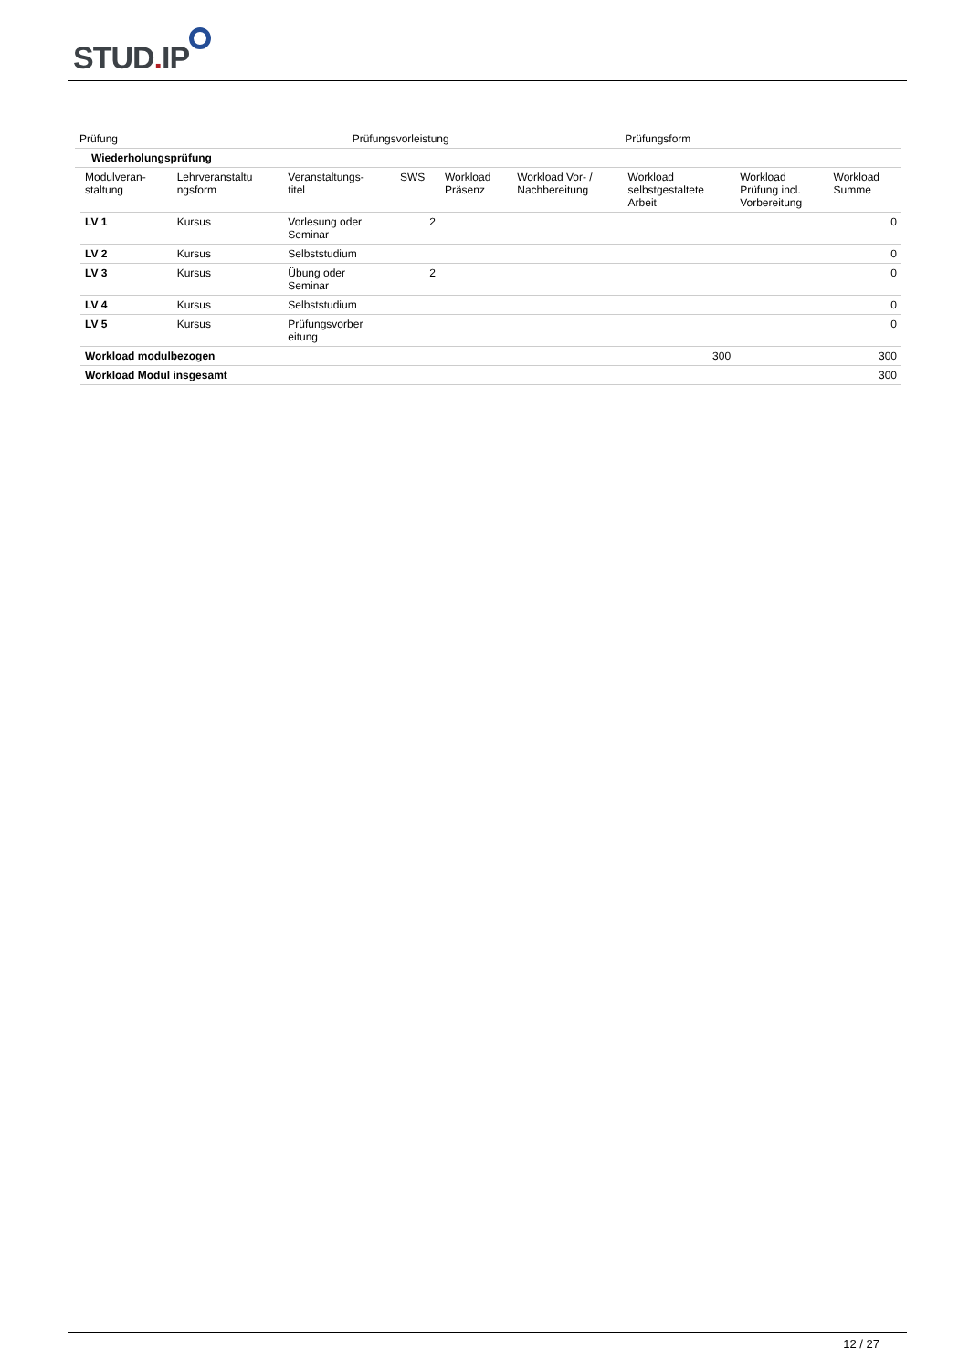STUD. IP
| Prüfung | Prüfungsvorleistung | Prüfungsform |
| Wiederholungsprüfung | | |
| Modulveran- staltung | Lehrveranstaltu ngsform | Veranstaltungs- titel | SWS | Workload Präsenz | Workload Vor- / Nachbereitung | Workload selbstgestaltete Arbeit | Workload Prüfung incl. Vorbereitung | Workload Summe |
| --- | --- | --- | --- | --- | --- | --- | --- | --- |
| LV 1 | Kursus | Vorlesung oder Seminar | 2 | | | | | 0 |
| LV 2 | Kursus | Selbststudium | | | | | | 0 |
| LV 3 | Kursus | Übung oder Seminar | 2 | | | | | 0 |
| LV 4 | Kursus | Selbststudium | | | | | | 0 |
| LV 5 | Kursus | Prüfungsvorber eitung | | | | | | 0 |
| Workload modulbezogen | | | | | | 300 | | 300 |
| Workload Modul insgesamt | | | | | | | | 300 |
12 / 27